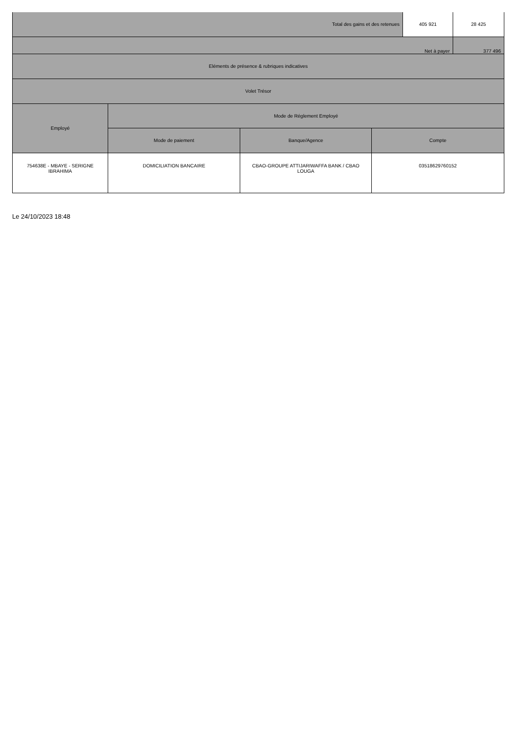| Total des gains et des retenues | | | | 405 921 | 28 425 |
| Net à payer | | | | | 377 496 |
| Eléments de présence & rubriques indicatives | | | | | |
| Volet Trésor | | | | | |
| Employé | Mode de Réglement Employé | | | | |
| | Mode de paiement | Banque/Agence | Compte | | |
| 754638E - MBAYE - SERIGNE IBRAHIMA | DOMICILIATION BANCAIRE | CBAO-GROUPE ATTIJARIWAFFA BANK / CBAO LOUGA | 03518629760152 | | |
Le 24/10/2023 18:48